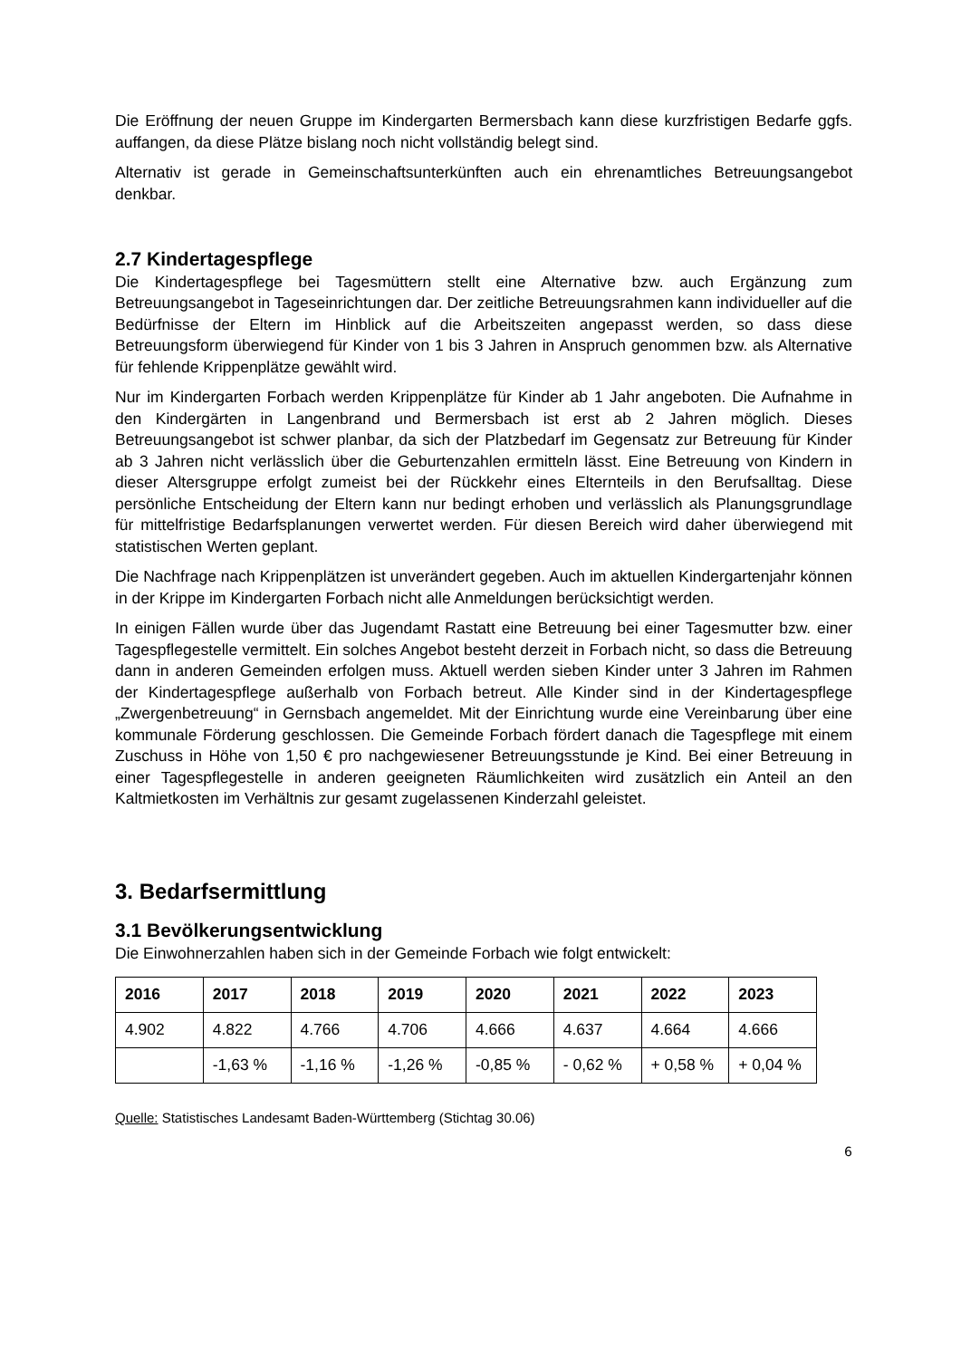Die Eröffnung der neuen Gruppe im Kindergarten Bermersbach kann diese kurzfristigen Bedarfe ggfs. auffangen, da diese Plätze bislang noch nicht vollständig belegt sind.
Alternativ ist gerade in Gemeinschaftsunterkünften auch ein ehrenamtliches Betreuungsangebot denkbar.
2.7 Kindertagespflege
Die Kindertagespflege bei Tagesmüttern stellt eine Alternative bzw. auch Ergänzung zum Betreuungsangebot in Tageseinrichtungen dar. Der zeitliche Betreuungsrahmen kann individueller auf die Bedürfnisse der Eltern im Hinblick auf die Arbeitszeiten angepasst werden, so dass diese Betreuungsform überwiegend für Kinder von 1 bis 3 Jahren in Anspruch genommen bzw. als Alternative für fehlende Krippenplätze gewählt wird.
Nur im Kindergarten Forbach werden Krippenplätze für Kinder ab 1 Jahr angeboten. Die Aufnahme in den Kindergärten in Langenbrand und Bermersbach ist erst ab 2 Jahren möglich. Dieses Betreuungsangebot ist schwer planbar, da sich der Platzbedarf im Gegensatz zur Betreuung für Kinder ab 3 Jahren nicht verlässlich über die Geburtenzahlen ermitteln lässt. Eine Betreuung von Kindern in dieser Altersgruppe erfolgt zumeist bei der Rückkehr eines Elternteils in den Berufsalltag. Diese persönliche Entscheidung der Eltern kann nur bedingt erhoben und verlässlich als Planungsgrundlage für mittelfristige Bedarfsplanungen verwertet werden. Für diesen Bereich wird daher überwiegend mit statistischen Werten geplant.
Die Nachfrage nach Krippenplätzen ist unverändert gegeben. Auch im aktuellen Kindergartenjahr können in der Krippe im Kindergarten Forbach nicht alle Anmeldungen berücksichtigt werden.
In einigen Fällen wurde über das Jugendamt Rastatt eine Betreuung bei einer Tagesmutter bzw. einer Tagespflegestelle vermittelt. Ein solches Angebot besteht derzeit in Forbach nicht, so dass die Betreuung dann in anderen Gemeinden erfolgen muss. Aktuell werden sieben Kinder unter 3 Jahren im Rahmen der Kindertagespflege außerhalb von Forbach betreut. Alle Kinder sind in der Kindertagespflege „Zwergenbetreuung“ in Gernsbach angemeldet. Mit der Einrichtung wurde eine Vereinbarung über eine kommunale Förderung geschlossen. Die Gemeinde Forbach fördert danach die Tagespflege mit einem Zuschuss in Höhe von 1,50 € pro nachgewiesener Betreuungsstunde je Kind. Bei einer Betreuung in einer Tagespflegestelle in anderen geeigneten Räumlichkeiten wird zusätzlich ein Anteil an den Kaltmietkosten im Verhältnis zur gesamt zugelassenen Kinderzahl geleistet.
3. Bedarfsermittlung
3.1 Bevölkerungsentwicklung
Die Einwohnerzahlen haben sich in der Gemeinde Forbach wie folgt entwickelt:
| 2016 | 2017 | 2018 | 2019 | 2020 | 2021 | 2022 | 2023 |
| --- | --- | --- | --- | --- | --- | --- | --- |
| 4.902 | 4.822 | 4.766 | 4.706 | 4.666 | 4.637 | 4.664 | 4.666 |
| | -1,63 % | -1,16 % | -1,26 % | -0,85 % | - 0,62 % | + 0,58 % | + 0,04 % |
Quelle: Statistisches Landesamt Baden-Württemberg (Stichtag 30.06)
6